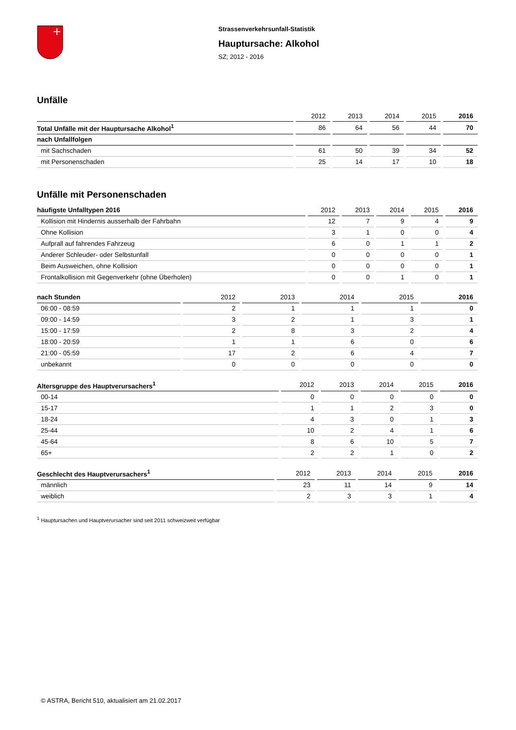Strassenverkehrsunfall-Statistik
Hauptursache: Alkohol
SZ; 2012 - 2016
Unfälle
| | 2012 | 2013 | 2014 | 2015 | 2016 |
| --- | --- | --- | --- | --- | --- |
| Total Unfälle mit der Hauptursache Alkohol<sup>1</sup> | 86 | 64 | 56 | 44 | 70 |
| nach Unfallfolgen | | | | | |
| mit Sachschaden | 61 | 50 | 39 | 34 | 52 |
| mit Personenschaden | 25 | 14 | 17 | 10 | 18 |
Unfälle mit Personenschaden
| häufigste Unfalltypen 2016 | 2012 | 2013 | 2014 | 2015 | 2016 |
| --- | --- | --- | --- | --- | --- |
| Kollision mit Hindernis ausserhalb der Fahrbahn | 12 | 7 | 9 | 4 | 9 |
| Ohne Kollision | 3 | 1 | 0 | 0 | 4 |
| Aufprall auf fahrendes Fahrzeug | 6 | 0 | 1 | 1 | 2 |
| Anderer Schleuder- oder Selbstunfall | 0 | 0 | 0 | 0 | 1 |
| Beim Ausweichen, ohne Kollision | 0 | 0 | 0 | 0 | 1 |
| Frontalkollision mit Gegenverkehr (ohne Überholen) | 0 | 0 | 1 | 0 | 1 |
| nach Stunden | 2012 | 2013 | 2014 | 2015 | 2016 |
| --- | --- | --- | --- | --- | --- |
| 06:00 - 08:59 | 2 | 1 | 1 | 1 | 0 |
| 09:00 - 14:59 | 3 | 2 | 1 | 3 | 1 |
| 15:00 - 17:59 | 2 | 8 | 3 | 2 | 4 |
| 18:00 - 20:59 | 1 | 1 | 6 | 0 | 6 |
| 21:00 - 05:59 | 17 | 2 | 6 | 4 | 7 |
| unbekannt | 0 | 0 | 0 | 0 | 0 |
| Altersgruppe des Hauptverursachers<sup>1</sup> | 2012 | 2013 | 2014 | 2015 | 2016 |
| --- | --- | --- | --- | --- | --- |
| 00-14 | 0 | 0 | 0 | 0 | 0 |
| 15-17 | 1 | 1 | 2 | 3 | 0 |
| 18-24 | 4 | 3 | 0 | 1 | 3 |
| 25-44 | 10 | 2 | 4 | 1 | 6 |
| 45-64 | 8 | 6 | 10 | 5 | 7 |
| 65+ | 2 | 2 | 1 | 0 | 2 |
| Geschlecht des Hauptverursachers<sup>1</sup> | 2012 | 2013 | 2014 | 2015 | 2016 |
| --- | --- | --- | --- | --- | --- |
| männlich | 23 | 11 | 14 | 9 | 14 |
| weiblich | 2 | 3 | 3 | 1 | 4 |
<sup>1</sup> Hauptursachen und Hauptverursacher sind seit 2011 schweizweit verfügbar
© ASTRA, Bericht 510, aktualisiert am 21.02.2017